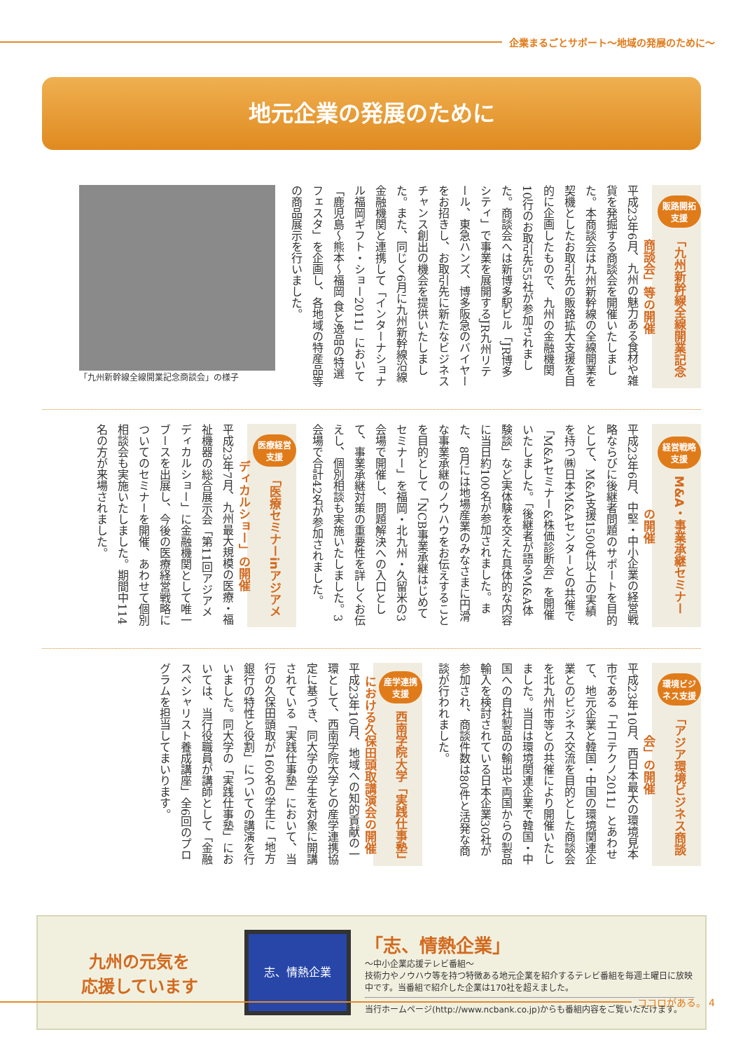企業まるごとサポート〜地域の発展のために〜
地元企業の発展のために
販路開拓支援 「九州新幹線全線開業記念商談会」等の開催
平成23年6月、九州の魅力ある食材や雑貨を発掘する商談会を開催いたしました。本商談会は九州新幹線の全線開業を契機としたお取引先の販路拡大支援を目的に企画したもので、九州の金融機関10行のお取引先55社が参加されました。商談会へは新博多駅ビル「JR博多シティ」で事業を展開するJR九州リテール、東急ハンズ、博多阪急のバイヤーをお招きし、お取引先に新たなビジネスチャンス創出の機会を提供いたしました。また、同じく6月に九州新幹線沿線金融機関と連携して「インターナショナル福岡ギフト・ショー2011」において「鹿児島〜熊本〜福岡 食と逸品の特選フェスタ」を企画し、各地域の特産品等の商品展示を行いました。
「九州新幹線全線開業記念商談会」の様子
経営戦略支援 M&A・事業承継セミナーの開催
平成23年6月、中堅・中小企業の経営戦略ならびに後継者問題のサポートを目的として、M&A支援1500件以上の実績を持つ㈱日本M&Aセンターとの共催で「M&Aセミナー&株価診断会」を開催いたしました。「後継者が語るM&A体験談」など実体験を交えた具体的な内容に当日約100名が参加されました。また、8月には地場産業のみなさまに円滑な事業承継のノウハウをお伝えすることを目的として「NCB事業承継はじめてセミナー」を福岡・北九州・久留米の3会場で開催し、問題解決への入口として、事業承継対策の重要性を詳しくお伝えし、個別相談も実施いたしました。3会場で合計42名が参加されました。
医療経営支援 「医療セミナーinアジアメディカルショー」の開催
平成23年7月、九州最大規模の医療・福祉機器の総合展示会「第11回アジアメディカルショー」に金融機関として唯一ブースを出展し、今後の医療経営戦略についてのセミナーを開催、あわせて個別相談会も実施いたしました。期間中114名の方が来場されました。
環境ビジネス支援 「アジア環境ビジネス商談会」の開催
平成23年10月、西日本最大の環境見本市である「エコテクノ2011」とあわせて、地元企業と韓国・中国の環境関連企業とのビジネス交流を目的とした商談会を北九州市等との共催により開催いたしました。当日は環境関連企業で韓国・中国への自社製品の輸出や両国からの製品輸入を検討されている日本企業30社が参加され、商談件数は80件と活発な商談が行われました。
産学連携支援 西南学院大学「実践仕事塾」における久保田頭取講演会の開催
平成23年10月、地域への知的貢献の一環として、西南学院大学との産学連携協定に基づき、同大学の学生を対象に開講されている「実践仕事塾」において、当行の久保田頭取が160名の学生に「地方銀行の特性と役割」についての講演を行いました。同大学の「実践仕事塾」においては、当行役職員が講師として「金融スペシャリスト養成講座」全6回のプログラムを担当してまいります。
九州の元気を
応援しています
志、情熱企業
「志、情熱企業」
〜中小企業応援テレビ番組〜
技術力やノウハウ等を持つ特徴ある地元企業を紹介するテレビ番組を毎週土曜日に放映中です。当番組で紹介した企業は170社を超えました。
当行ホームページ(http://www.ncbank.co.jp)からも番組内容をご覧いただけます。
ココロがある。 4